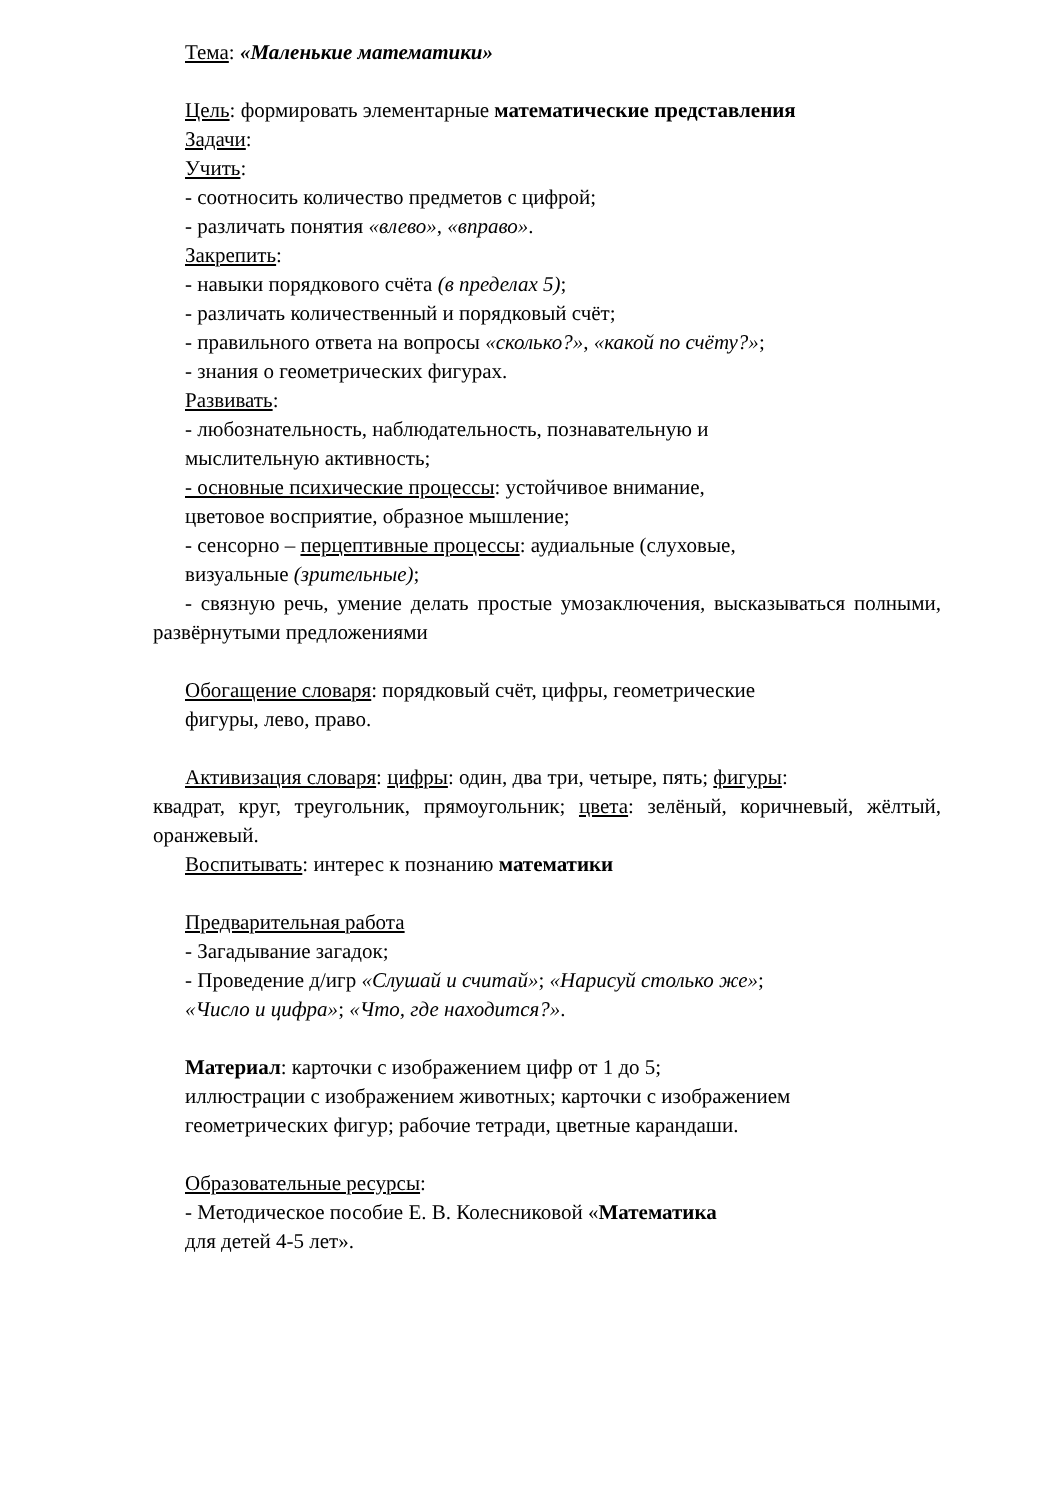Тема: «Маленькие математики»
Цель: формировать элементарные математические представления
Задачи:
Учить:
- соотносить количество предметов с цифрой;
- различать понятия «влево», «вправо».
Закрепить:
- навыки порядкового счёта (в пределах 5);
- различать количественный и порядковый счёт;
- правильного ответа на вопросы «сколько?», «какой по счёту?»;
- знания о геометрических фигурах.
Развивать:
- любознательность, наблюдательность, познавательную и
мыслительную активность;
- основные психические процессы: устойчивое внимание,
цветовое восприятие, образное мышление;
- сенсорно – перцептивные процессы: аудиальные (слуховые,
визуальные (зрительные);
- связную речь, умение делать простые умозаключения, высказываться полными, развёрнутыми предложениями
Обогащение словаря: порядковый счёт, цифры, геометрические
фигуры, лево, право.
Активизация словаря: цифры: один, два три, четыре, пять; фигуры:
квадрат, круг, треугольник, прямоугольник; цвета: зелёный, коричневый, жёлтый, оранжевый.
Воспитывать: интерес к познанию математики
Предварительная работа
- Загадывание загадок;
- Проведение д/игр «Слушай и считай»; «Нарисуй столько же»;
«Число и цифра»; «Что, где находится?».
Материал: карточки с изображением цифр от 1 до 5;
иллюстрации с изображением животных; карточки с изображением
геометрических фигур; рабочие тетради, цветные карандаши.
Образовательные ресурсы:
- Методическое пособие Е. В. Колесниковой «Математика
для детей 4-5 лет».